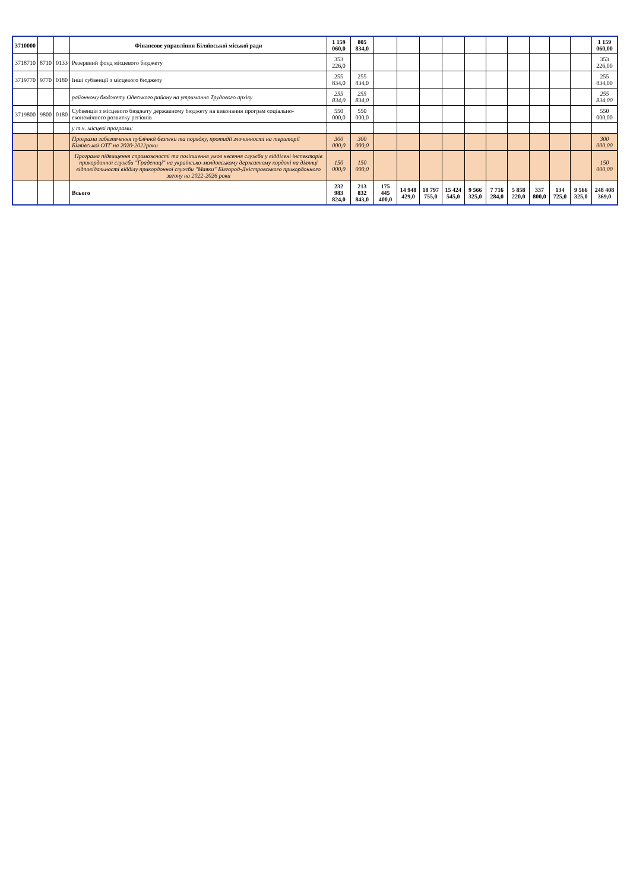| 3710000 | | | Фінансове управління Біляївської міської ради | 1 159 060,0 | 805 834,0 | | | | | | | | | | | 1 159 060,00 |
| 3718710 | 8710 | 0133 | Резервний фонд місцевого бюджету | 353 226,0 | | | | | | | | | | | | 353 226,00 |
| 3719770 | 9770 | 0180 | Інші субвенції з місцевого бюджету | 255 834,0 | 255 834,0 | | | | | | | | | | | 255 834,00 |
| | | | районному бюджету Одеського району на утримання Трудового архіву | 255 834,0 | 255 834,0 | | | | | | | | | | | 255 834,00 |
| 3719800 | 9800 | 0180 | Субвенція з місцевого бюджету державному бюджету на виконання програм соціально-економічного розвитку регіонів | 550 000,0 | 550 000,0 | | | | | | | | | | | 550 000,00 |
| | | | у т.ч. місцеві програми: | | | | | | | | | | | | | |
| | | | Програма забезпечення публічної безпеки та порядку, протидії злочинності на території Біляївської ОТГ на 2020-2022роки | 300 000,0 | 300 000,0 | | | | | | | | | | | 300 000,00 |
| | | | Програма підвищення спроможності та поліпшення умов несення служби у відділені інспекторів прикордонної служби "Градениці" на українсько-молдовському державному кордоні на ділянці відповідальності відділу прикордонної служби "Маяки" Білгород-Дністровського прикордонного загону на 2022-2026 роки | 150 000,0 | 150 000,0 | | | | | | | | | | | 150 000,00 |
| | | | Всього | 232 983 824,0 | 213 832 843,0 | 175 445 400,0 | 14 948 429,0 | 18 797 755,0 | 15 424 545,0 | 9 566 325,0 | 7 716 284,0 | 5 858 220,0 | 337 800,0 | 134 725,0 | 9 566 325,0 | 248 408 369,0 |